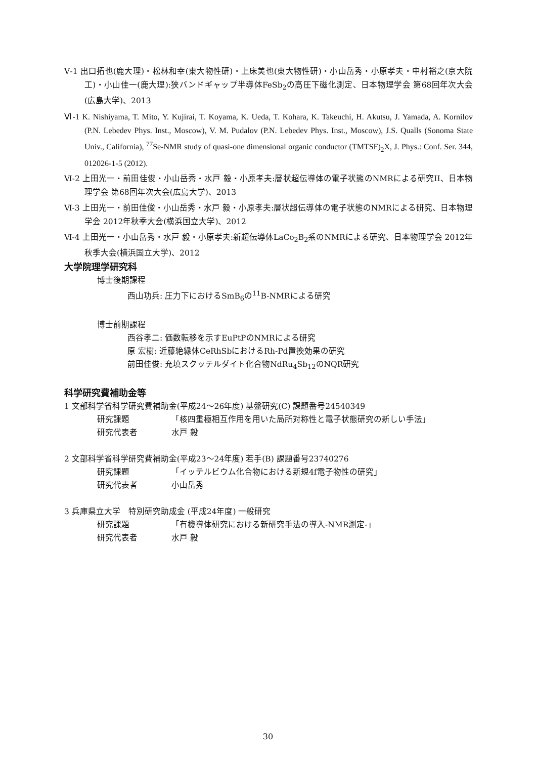Ⅴ-1 出口拓也(鹿大理)・松林和幸(東大物性研)・上床美也(東大物性研)・小山岳秀・小原孝夫・中村裕之(京大院工)・小山佳一(鹿大理):狭バンドギャップ半導体FeSb<sub>2</sub>の高圧下磁化測定、日本物理学会 第68回年次大会(広島大学)、2013
Ⅵ-1 K. Nishiyama, T. Mito, Y. Kujirai, T. Koyama, K. Ueda, T. Kohara, K. Takeuchi, H. Akutsu, J. Yamada, A. Kornilov (P.N. Lebedev Phys. Inst., Moscow), V. M. Pudalov (P.N. Lebedev Phys. Inst., Moscow), J.S. Qualls (Sonoma State Univ., California), <sup>77</sup>Se-NMR study of quasi-one dimensional organic conductor (TMTSF)<sub>2</sub>X, J. Phys.: Conf. Ser. 344, 012026-1-5 (2012).
Ⅵ-2 上田光一・前田佳俊・小山岳秀・水戸 毅・小原孝夫:層状超伝導体の電子状態のNMRによる研究II、日本物理学会 第68回年次大会(広島大学)、2013
Ⅵ-3 上田光一・前田佳俊・小山岳秀・水戸 毅・小原孝夫:層状超伝導体の電子状態のNMRによる研究、日本物理学会 2012年秋季大会(横浜国立大学)、2012
Ⅵ-4 上田光一・小山岳秀・水戸 毅・小原孝夫:新超伝導体LaCo<sub>2</sub>B<sub>2</sub>系のNMRによる研究、日本物理学会 2012年秋季大会(横浜国立大学)、2012
大学院理学研究科
博士後期課程
西山功兵: 圧力下におけるSmB<sub>6</sub>の<sup>11</sup>B-NMRによる研究
博士前期課程
西谷孝二: 価数転移を示すEuPtPのNMRによる研究
原 宏樹: 近藤絶縁体CeRhSbにおけるRh-Pd置換効果の研究
前田佳俊: 充填スクッテルダイト化合物NdRu<sub>4</sub>Sb<sub>12</sub>のNQR研究
科学研究費補助金等
1 文部科学省科学研究費補助金(平成24〜26年度) 基盤研究(C) 課題番号24540349
研究課題 「核四重極相互作用を用いた局所対称性と電子状態研究の新しい手法」
研究代表者 水戸 毅
2 文部科学省科学研究費補助金(平成23〜24年度) 若手(B) 課題番号23740276
研究課題 「イッテルビウム化合物における新規4f電子物性の研究」
研究代表者 小山岳秀
3 兵庫県立大学　特別研究助成金 (平成24年度) 一般研究
研究課題 「有機導体研究における新研究手法の導入-NMR測定-」
研究代表者 水戸 毅
30